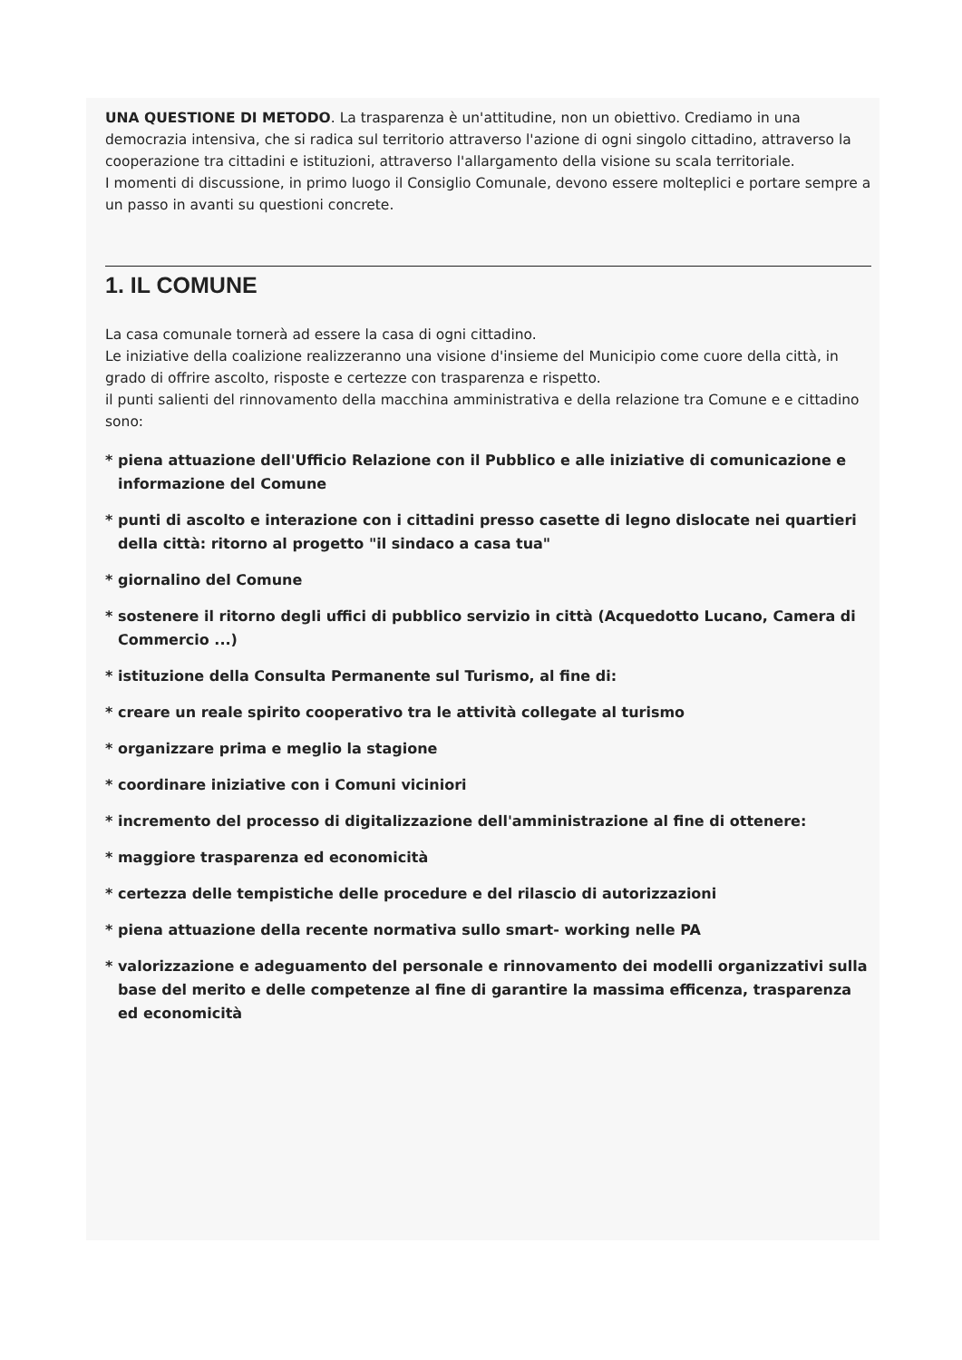UNA QUESTIONE DI METODO. La trasparenza è un'attitudine, non un obiettivo. Crediamo in una democrazia intensiva, che si radica sul territorio attraverso l'azione di ogni singolo cittadino, attraverso la cooperazione tra cittadini e istituzioni, attraverso l'allargamento della visione su scala territoriale.
I momenti di discussione, in primo luogo il Consiglio Comunale, devono essere molteplici e portare sempre a un passo in avanti su questioni concrete.
1. IL COMUNE
La casa comunale tornerà ad essere la casa di ogni cittadino.
Le iniziative della coalizione realizzeranno una visione d'insieme del Municipio come cuore della città, in grado di offrire ascolto, risposte e certezze con trasparenza e rispetto.
il punti salienti del rinnovamento della macchina amministrativa e della relazione tra Comune e e cittadino sono:
* piena attuazione dell'Ufficio Relazione con il Pubblico e alle iniziative di comunicazione e informazione del Comune
* punti di ascolto e interazione con i cittadini presso casette di legno dislocate nei quartieri della città: ritorno al progetto "il sindaco a casa tua"
* giornalino del Comune
* sostenere il ritorno degli uffici di pubblico servizio in città (Acquedotto Lucano, Camera di Commercio ...)
* istituzione della Consulta Permanente sul Turismo, al fine di:
* creare un reale spirito cooperativo tra le attività collegate al turismo
* organizzare prima e meglio la stagione
* coordinare iniziative con i Comuni viciniori
* incremento del processo di digitalizzazione dell'amministrazione al fine di ottenere:
* maggiore trasparenza ed economicità
* certezza delle tempistiche delle procedure e del rilascio di autorizzazioni
* piena attuazione della recente normativa sullo smart- working nelle PA
* valorizzazione e adeguamento del personale e rinnovamento dei modelli organizzativi sulla base del merito e delle competenze al fine di garantire la massima efficenza, trasparenza ed economicità